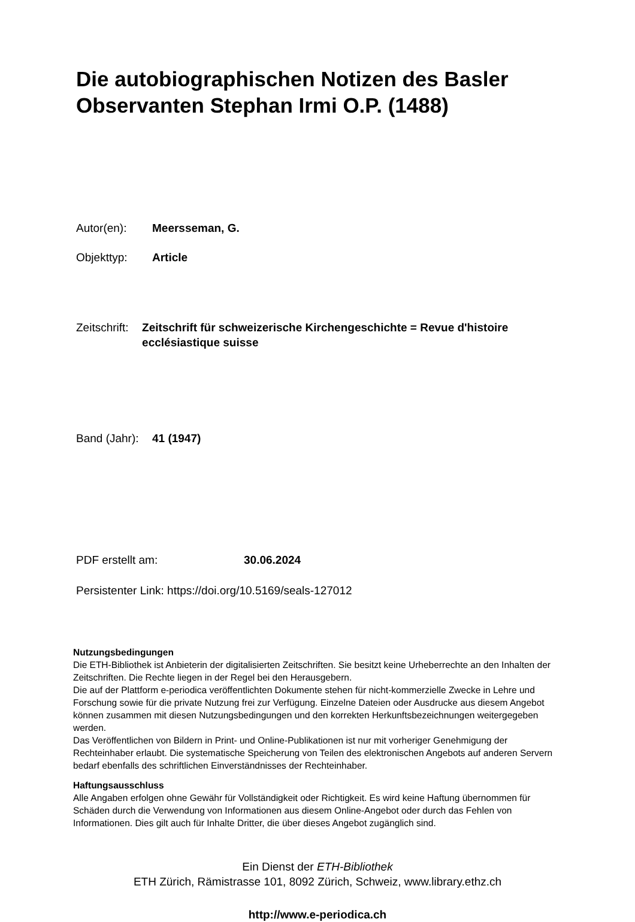Die autobiographischen Notizen des Basler Observanten Stephan Irmi O.P. (1488)
Autor(en): Meersseman, G.
Objekttyp: Article
Zeitschrift:
Zeitschrift für schweizerische Kirchengeschichte = Revue d'histoire ecclésiastique suisse
Band (Jahr):
41 (1947)
PDF erstellt am: 30.06.2024
Persistenter Link: https://doi.org/10.5169/seals-127012
Nutzungsbedingungen
Die ETH-Bibliothek ist Anbieterin der digitalisierten Zeitschriften. Sie besitzt keine Urheberrechte an den Inhalten der Zeitschriften. Die Rechte liegen in der Regel bei den Herausgebern.
Die auf der Plattform e-periodica veröffentlichten Dokumente stehen für nicht-kommerzielle Zwecke in Lehre und Forschung sowie für die private Nutzung frei zur Verfügung. Einzelne Dateien oder Ausdrucke aus diesem Angebot können zusammen mit diesen Nutzungsbedingungen und den korrekten Herkunftsbezeichnungen weitergegeben werden.
Das Veröffentlichen von Bildern in Print- und Online-Publikationen ist nur mit vorheriger Genehmigung der Rechteinhaber erlaubt. Die systematische Speicherung von Teilen des elektronischen Angebots auf anderen Servern bedarf ebenfalls des schriftlichen Einverständnisses der Rechteinhaber.
Haftungsausschluss
Alle Angaben erfolgen ohne Gewähr für Vollständigkeit oder Richtigkeit. Es wird keine Haftung übernommen für Schäden durch die Verwendung von Informationen aus diesem Online-Angebot oder durch das Fehlen von Informationen. Dies gilt auch für Inhalte Dritter, die über dieses Angebot zugänglich sind.
Ein Dienst der ETH-Bibliothek
ETH Zürich, Rämistrasse 101, 8092 Zürich, Schweiz, www.library.ethz.ch
http://www.e-periodica.ch